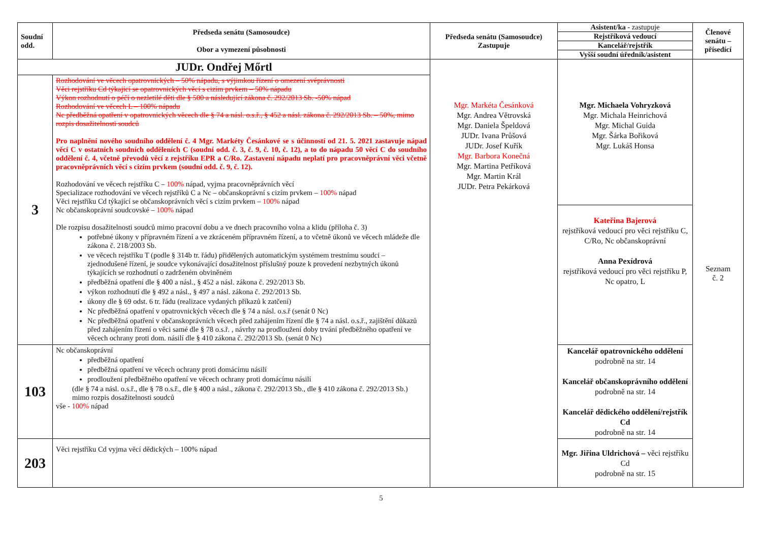| Soudní odd. | Předseda senátu (Samosoudce) Obor a vymezení působnosti | Předseda senátu (Samosoudce) Zastupuje | / Asistent/ka - zastupuje / / Rejstříková vedoucí / / Kancelář/rejstřík / / Vyšší soudní úředník/asistent / | Členové senátu – přísedící |
| --- | --- | --- | --- | --- |
| JUDr. Ondřej Mőrtl | | Mgr. Markéta Česánková Mgr. Andrea Větrovská Mgr. Daniela Špeldová JUDr. Ivana Průšová JUDr. Josef Kuřík Mgr. Barbora Konečná Mgr. Martina Petříková Mgr. Martin Král JUDr. Petra Pekárková | Mgr. Michaela Vohryzková Mgr. Michala Heinrichová Mgr. Michal Guida Mgr. Šárka Bořiková Mgr. Lukáš Honsa | Seznam č. 2 |
| 3 | Rozhodování ve věcech opatrovnických – 50% nápadu, s výjimkou řízení o omezení svéprávnosti Věci rejstříku Cd týkající se opatrovnických věcí s cizím prvkem – 50% nápadu Výkon rozhodnutí o péči o nezletilé děti dle § 500 a následující zákona č. 292/2013 Sb. -50% nápad Rozhodování ve věcech L – 100% nápadu Nc předběžná opatření v opatrovnických věcech dle § 74 a násl. o.s.ř., § 452 a násl. zákona č. 292/2013 Sb. – 50%, mimo rozpis dosažitelnosti soudců Pro naplnění nového soudního oddělení č. 4 Mgr. Markéty Česánkové se s účinností od 21. 5. 2021 zastavuje nápad věcí C v ostatních soudních odděleních C (soudní odd. č. 3, č. 9, č. 10, č. 12), a to do nápadu 50 věcí C do soudního oddělení č. 4, včetně převodů věcí z rejstříku EPR a C/Ro. Zastavení nápadu neplatí pro pracovněprávní věci včetně pracovněprávních věcí s cizím prvkem (soudní odd. č. 9, č. 12). Rozhodování ve věcech rejstříku C – 100% nápad, vyjma pracovněprávních věcí Specializace rozhodování ve věcech rejstříků C a Nc – občanskoprávní s cizím prvkem – 100% nápad Věci rejstříku Cd týkající se občanskoprávních věcí s cizím prvkem – 100% nápad Nc občanskoprávní soudcovské – 100% nápad Dle rozpisu dosažitelnosti soudců mimo pracovní dobu a ve dnech pracovního volna a klidu (příloha č. 3) potřebné úkony v přípravném řízení a ve zkráceném přípravném řízení, a to včetně úkonů ve věcech mládeže dle zákona č. 218/2003 Sb. ve věcech rejstříku T (podle § 314b tr. řádu) přidělených automatickým systémem trestnímu soudci – zjednodušené řízení, je soudce vykonávající dosažitelnost příslušný pouze k provedení nezbytných úkonů týkajících se rozhodnutí o zadrženém obviněném předběžná opatření dle § 400 a násl., § 452 a násl. zákona č. 292/2013 Sb. výkon rozhodnutí dle § 492 a násl., § 497 a násl. zákona č. 292/2013 Sb. úkony dle § 69 odst. 6 tr. řádu (realizace vydaných příkazů k zatčení) Nc předběžná opatření v opatrovnických věcech dle § 74 a násl. o.s.ř (senát 0 Nc) Nc předběžná opatření v občanskoprávních věcech před zahájením řízení dle § 74 a násl. o.s.ř., zajištění důkazů před zahájením řízení o věci samé dle § 78 o.s.ř. , návrhy na prodloužení doby trvání předběžného opatření ve věcech ochrany proti dom. násilí dle § 410 zákona č. 292/2013 Sb. (senát 0 Nc) | | | |
| | | | Kateřina Bajerová rejstříková vedoucí pro věci rejstříku C, C/Ro, Nc občanskoprávní Anna Pexídrová rejstříková vedoucí pro věci rejstříku P, Nc opatro, L | |
| 103 | Nc občanskoprávní předběžná opatření předběžná opatření ve věcech ochrany proti domácímu násilí prodloužení předběžného opatření ve věcech ochrany proti domácímu násilí (dle § 74 a násl. o.s.ř., dle § 78 o.s.ř., dle § 400 a násl., zákona č. 292/2013 Sb., dle § 410 zákona č. 292/2013 Sb.) mimo rozpis dosažitelnosti soudců vše - 100% nápad | | Kancelář opatrovnického oddělení podrobně na str. 14 Kancelář občanskoprávního oddělení podrobně na str. 14 Kancelář dědického oddělení/rejstřík Cd podrobně na str. 14 | |
| 203 | Věci rejstříku Cd vyjma věcí dědických – 100% nápad | | Mgr. Jiřina Uldrichová – věci rejstříku Cd podrobně na str. 15 | |
5